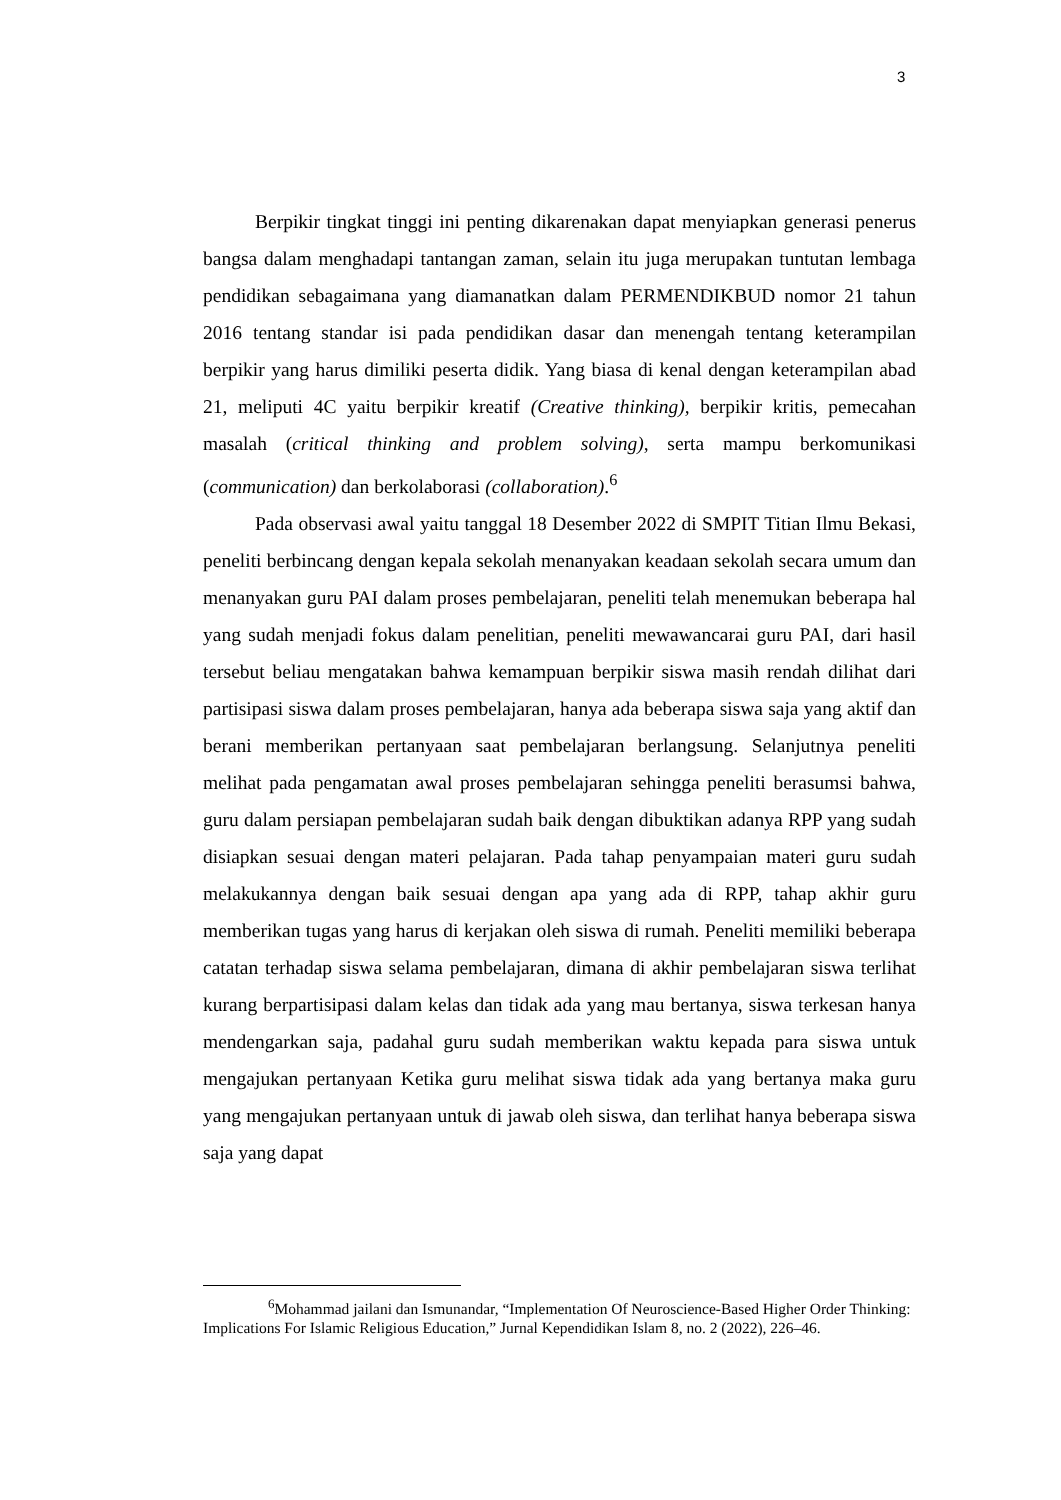3
Berpikir tingkat tinggi ini penting dikarenakan dapat menyiapkan generasi penerus bangsa dalam menghadapi tantangan zaman, selain itu juga merupakan tuntutan lembaga pendidikan sebagaimana yang diamanatkan dalam PERMENDIKBUD nomor 21 tahun 2016 tentang standar isi pada pendidikan dasar dan menengah tentang keterampilan berpikir yang harus dimiliki peserta didik. Yang biasa di kenal dengan keterampilan abad 21, meliputi 4C yaitu berpikir kreatif (Creative thinking), berpikir kritis, pemecahan masalah (critical thinking and problem solving), serta mampu berkomunikasi (communication) dan berkolaborasi (collaboration).<sup>6</sup>
Pada observasi awal yaitu tanggal 18 Desember 2022 di SMPIT Titian Ilmu Bekasi, peneliti berbincang dengan kepala sekolah menanyakan keadaan sekolah secara umum dan menanyakan guru PAI dalam proses pembelajaran, peneliti telah menemukan beberapa hal yang sudah menjadi fokus dalam penelitian, peneliti mewawancarai guru PAI, dari hasil tersebut beliau mengatakan bahwa kemampuan berpikir siswa masih rendah dilihat dari partisipasi siswa dalam proses pembelajaran, hanya ada beberapa siswa saja yang aktif dan berani memberikan pertanyaan saat pembelajaran berlangsung. Selanjutnya peneliti melihat pada pengamatan awal proses pembelajaran sehingga peneliti berasumsi bahwa, guru dalam persiapan pembelajaran sudah baik dengan dibuktikan adanya RPP yang sudah disiapkan sesuai dengan materi pelajaran. Pada tahap penyampaian materi guru sudah melakukannya dengan baik sesuai dengan apa yang ada di RPP, tahap akhir guru memberikan tugas yang harus di kerjakan oleh siswa di rumah. Peneliti memiliki beberapa catatan terhadap siswa selama pembelajaran, dimana di akhir pembelajaran siswa terlihat kurang berpartisipasi dalam kelas dan tidak ada yang mau bertanya, siswa terkesan hanya mendengarkan saja, padahal guru sudah memberikan waktu kepada para siswa untuk mengajukan pertanyaan Ketika guru melihat siswa tidak ada yang bertanya maka guru yang mengajukan pertanyaan untuk di jawab oleh siswa, dan terlihat hanya beberapa siswa saja yang dapat
<sup>6</sup> Mohammad jailani dan Ismunandar, “Implementation Of Neuroscience-Based Higher Order Thinking: Implications For Islamic Religious Education,” Jurnal Kependidikan Islam 8, no. 2 (2022), 226–46.